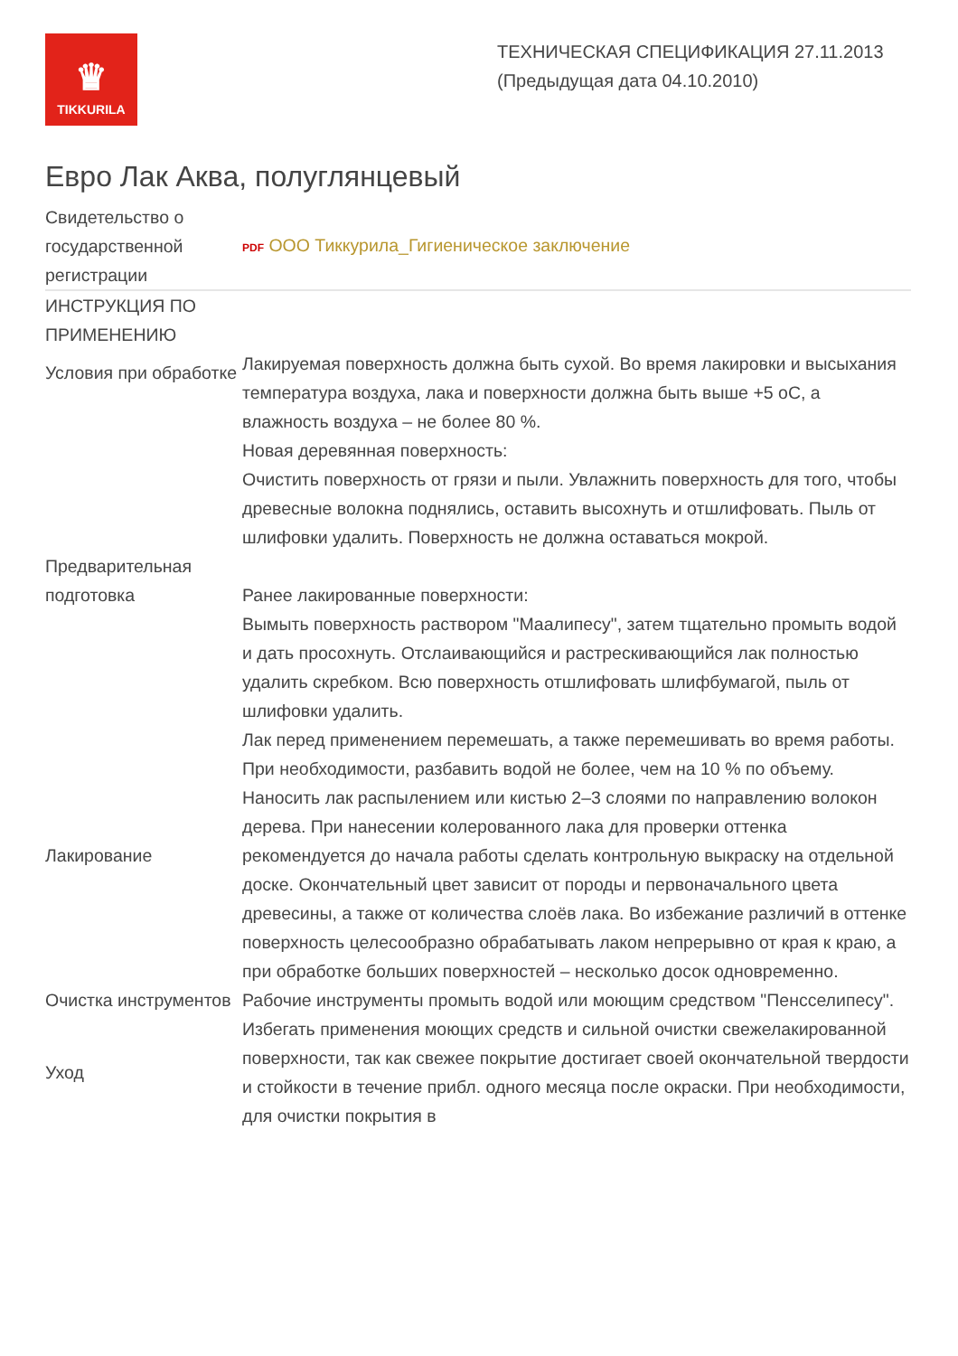♛
TIKKURILA
ТЕХНИЧЕСКАЯ СПЕЦИФИКАЦИЯ 27.11.2013
(Предыдущая дата 04.10.2010)
Евро Лак Аква, полуглянцевый
| Свидетельство о государственной регистрации | PDF ООО Тиккурила_Гигиеническое заключение |
| ИНСТРУКЦИЯ ПО ПРИМЕНЕНИЮ | |
| Условия при обработке | Лакируемая поверхность должна быть сухой. Во время лакировки и высыхания температура воздуха, лака и поверхности должна быть выше +5 оС, а влажность воздуха – не более 80 %. |
| Предварительная подготовка | Новая деревянная поверхность: Очистить поверхность от грязи и пыли. Увлажнить поверхность для того, чтобы древесные волокна поднялись, оставить высохнуть и отшлифовать. Пыль от шлифовки удалить. Поверхность не должна оставаться мокрой. Ранее лакированные поверхности: Вымыть поверхность раствором "Маалипесу", затем тщательно промыть водой и дать просохнуть. Отслаивающийся и растрескивающийся лак полностью удалить скребком. Всю поверхность отшлифовать шлифбумагой, пыль от шлифовки удалить. |
| Лакирование | Лак перед применением перемешать, а также перемешивать во время работы. При необходимости, разбавить водой не более, чем на 10 % по объему. Наносить лак распылением или кистью 2–3 слоями по направлению волокон дерева. При нанесении колерованного лака для проверки оттенка рекомендуется до начала работы сделать контрольную выкраску на отдельной доске. Окончательный цвет зависит от породы и первоначального цвета древесины, а также от количества слоёв лака. Во избежание различий в оттенке поверхность целесообразно обрабатывать лаком непрерывно от края к краю, а при обработке больших поверхностей – несколько досок одновременно. |
| Очистка инструментов | Рабочие инструменты промыть водой или моющим средством "Пенсселипесу". |
| Уход | Избегать применения моющих средств и сильной очистки свежелакированной поверхности, так как свежее покрытие достигает своей окончательной твердости и стойкости в течение прибл. одного месяца после окраски. При необходимости, для очистки покрытия в |